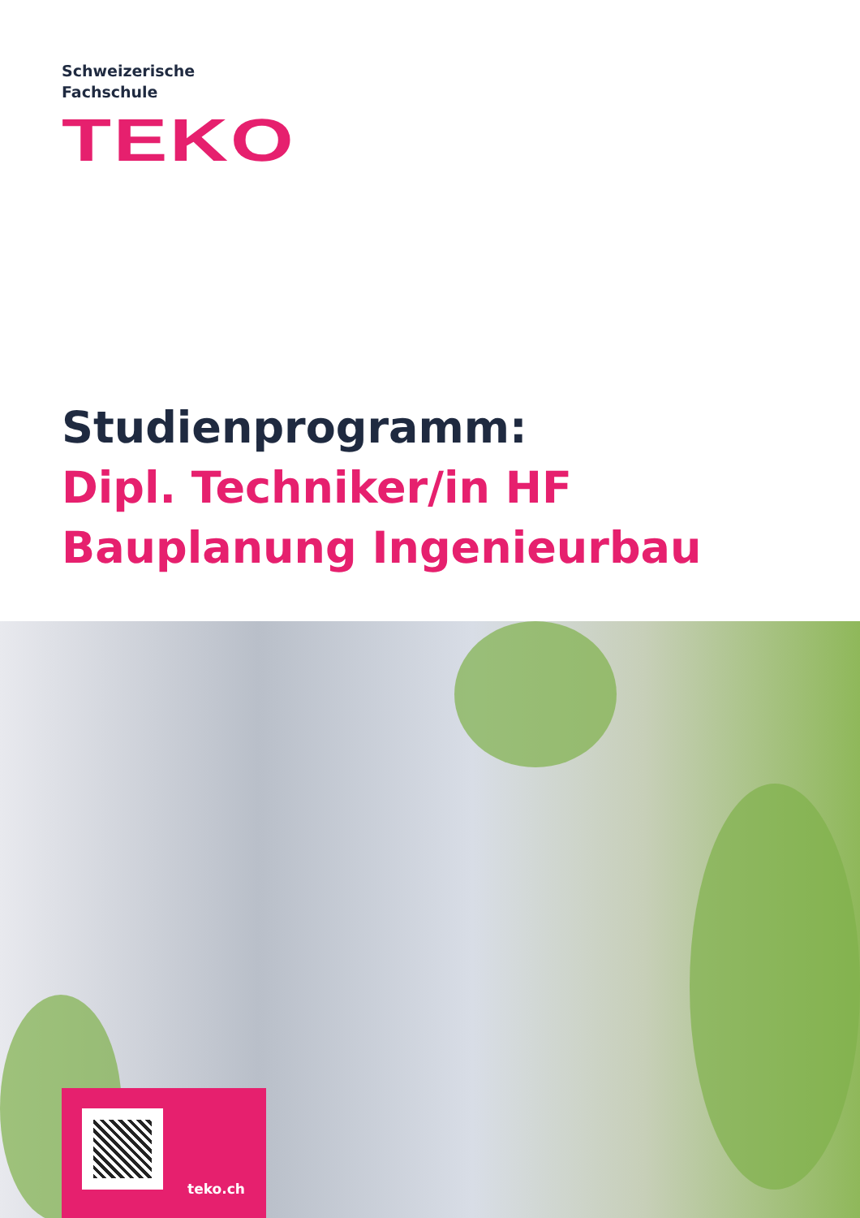Schweizerische
Fachschule
TEKO
Studienprogramm:
Dipl. Techniker/in HF
Bauplanung Ingenieurbau
teko.ch